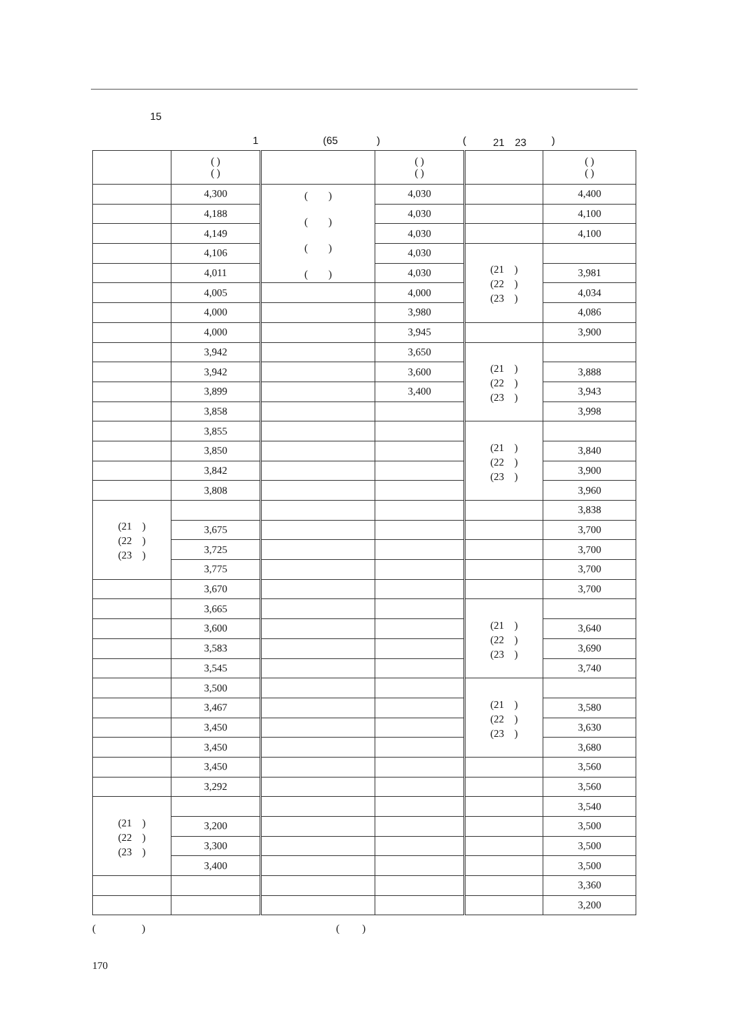15
1 (65) (21　23)
| | ( ) ( ) | | ( ) ( ) | | ( ) ( ) |
| | 4,300 | ( ) ( ) ( ) ( ) | 4,030 | | 4,400 |
| | 4,188 | | 4,030 | | 4,100 |
| | 4,149 | | 4,030 | | 4,100 |
| | 4,106 | | 4,030 | (21 ) (22 ) (23 ) | |
| | 4,011 | | 4,030 | | 3,981 |
| | 4,005 | | 4,000 | | 4,034 |
| | 4,000 | | 3,980 | | 4,086 |
| | 4,000 | | 3,945 | | 3,900 |
| | 3,942 | | 3,650 | (21 ) (22 ) (23 ) | |
| | 3,942 | | 3,600 | | 3,888 |
| | 3,899 | | 3,400 | | 3,943 |
| | 3,858 | | | | 3,998 |
| | 3,855 | | | (21 ) (22 ) (23 ) | |
| | 3,850 | | | | 3,840 |
| | 3,842 | | | | 3,900 |
| | 3,808 | | | | 3,960 |
| (21 ) (22 ) (23 ) | | | | | 3,838 |
| | 3,675 | | | | 3,700 |
| | 3,725 | | | | 3,700 |
| | 3,775 | | | | 3,700 |
| | 3,670 | | | | 3,700 |
| | 3,665 | | | (21 ) (22 ) (23 ) | |
| | 3,600 | | | | 3,640 |
| | 3,583 | | | | 3,690 |
| | 3,545 | | | | 3,740 |
| | 3,500 | | | (21 ) (22 ) (23 ) | |
| | 3,467 | | | | 3,580 |
| | 3,450 | | | | 3,630 |
| | 3,450 | | | | 3,680 |
| | 3,450 | | | | 3,560 |
| | 3,292 | | | | 3,560 |
| (21 ) (22 ) (23 ) | | | | | 3,540 |
| | 3,200 | | | | 3,500 |
| | 3,300 | | | | 3,500 |
| | 3,400 | | | | 3,500 |
| | | | | | 3,360 |
| | | | | | 3,200 |
() ()
170